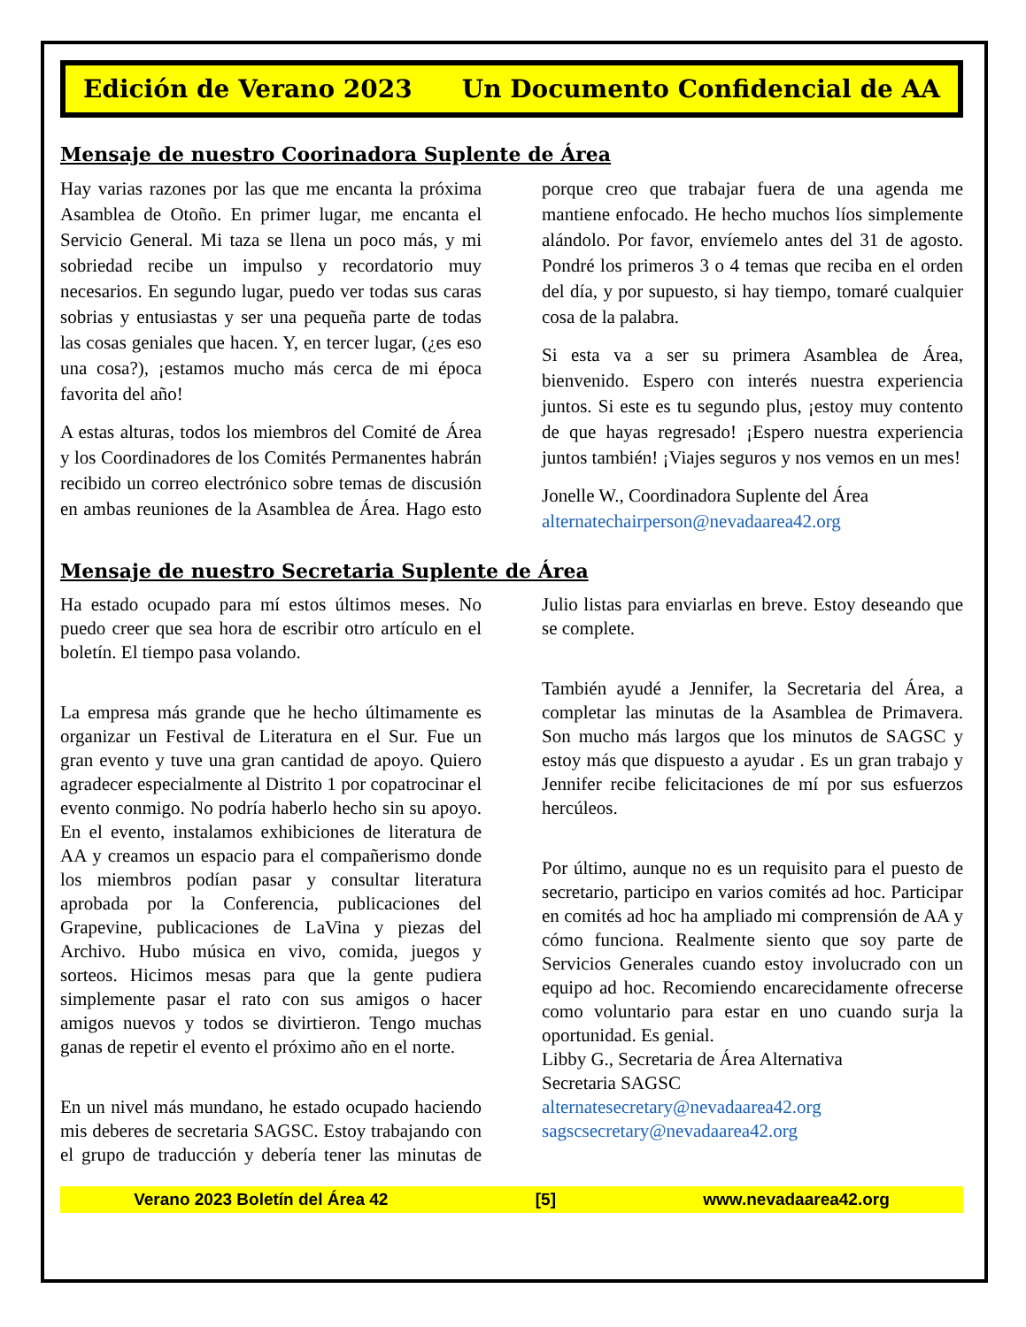Edición de Verano 2023 Un Documento Confidencial de AA
Mensaje de nuestro Coorinadora Suplente de Área
Hay varias razones por las que me encanta la próxima Asamblea de Otoño. En primer lugar, me encanta el Servicio General. Mi taza se llena un poco más, y mi sobriedad recibe un impulso y recordatorio muy necesarios. En segundo lugar, puedo ver todas sus caras sobrias y entusiastas y ser una pequeña parte de todas las cosas geniales que hacen. Y, en tercer lugar, (¿es eso una cosa?), ¡estamos mucho más cerca de mi época favorita del año!
A estas alturas, todos los miembros del Comité de Área y los Coordinadores de los Comités Permanentes habrán recibido un correo electrónico sobre temas de discusión en ambas reuniones de la Asamblea de Área. Hago esto porque creo que trabajar fuera de una agenda me mantiene enfocado. He hecho muchos líos simplemente alándolo. Por favor, envíemelo antes del 31 de agosto. Pondré los primeros 3 o 4 temas que reciba en el orden del día, y por supuesto, si hay tiempo, tomaré cualquier cosa de la palabra.
Si esta va a ser su primera Asamblea de Área, bienvenido. Espero con interés nuestra experiencia juntos. Si este es tu segundo plus, ¡estoy muy contento de que hayas regresado! ¡Espero nuestra experiencia juntos también! ¡Viajes seguros y nos vemos en un mes!
Jonelle W., Coordinadora Suplente del Área
alternatechairperson@nevadaarea42.org
Mensaje de nuestro Secretaria Suplente de Área
Ha estado ocupado para mí estos últimos meses. No puedo creer que sea hora de escribir otro artículo en el boletín. El tiempo pasa volando.
La empresa más grande que he hecho últimamente es organizar un Festival de Literatura en el Sur. Fue un gran evento y tuve una gran cantidad de apoyo. Quiero agradecer especialmente al Distrito 1 por copatrocinar el evento conmigo. No podría haberlo hecho sin su apoyo. En el evento, instalamos exhibiciones de literatura de AA y creamos un espacio para el compañerismo donde los miembros podían pasar y consultar literatura aprobada por la Conferencia, publicaciones del Grapevine, publicaciones de LaVina y piezas del Archivo. Hubo música en vivo, comida, juegos y sorteos. Hicimos mesas para que la gente pudiera simplemente pasar el rato con sus amigos o hacer amigos nuevos y todos se divirtieron. Tengo muchas ganas de repetir el evento el próximo año en el norte.
En un nivel más mundano, he estado ocupado haciendo mis deberes de secretaria SAGSC. Estoy trabajando con el grupo de traducción y debería tener las minutas de Julio listas para enviarlas en breve. Estoy deseando que se complete.
También ayudé a Jennifer, la Secretaria del Área, a completar las minutas de la Asamblea de Primavera. Son mucho más largos que los minutos de SAGSC y estoy más que dispuesto a ayudar . Es un gran trabajo y Jennifer recibe felicitaciones de mí por sus esfuerzos hercúleos.
Por último, aunque no es un requisito para el puesto de secretario, participo en varios comités ad hoc. Participar en comités ad hoc ha ampliado mi comprensión de AA y cómo funciona. Realmente siento que soy parte de Servicios Generales cuando estoy involucrado con un equipo ad hoc. Recomiendo encarecidamente ofrecerse como voluntario para estar en uno cuando surja la oportunidad. Es genial.
Libby G., Secretaria de Área Alternativa
Secretaria SAGSC
alternatesecretary@nevadaarea42.org
sagscsecretary@nevadaarea42.org
Verano 2023 Boletín del Área 42 [5] www.nevadaarea42.org